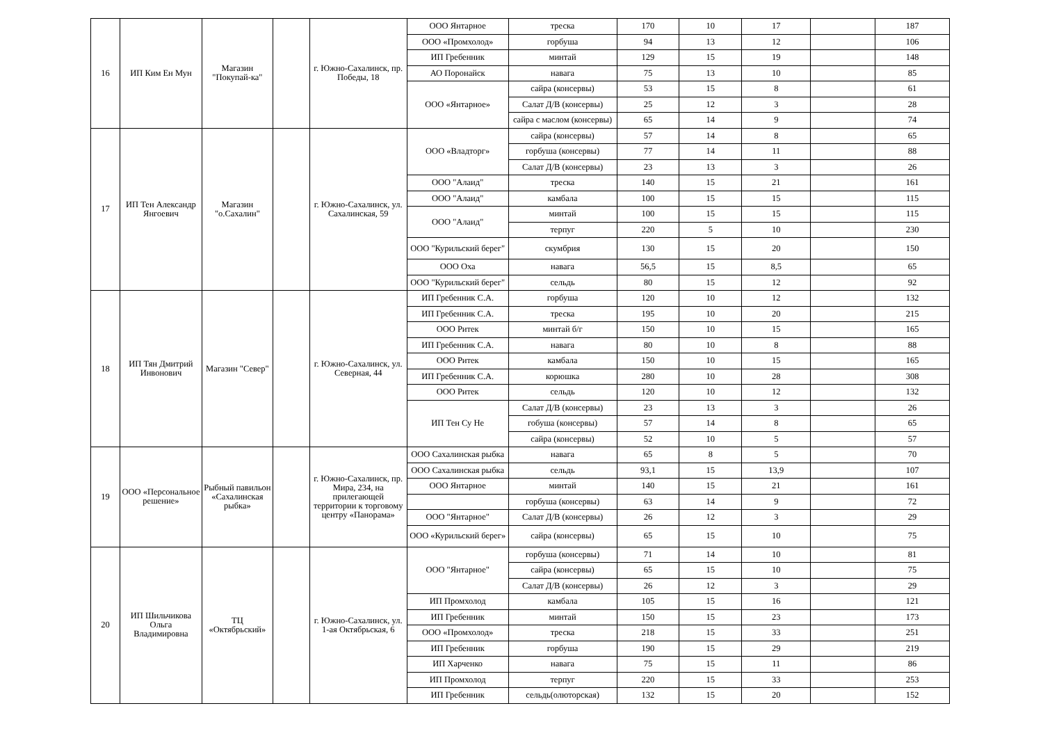| 16 | ИП Ким Ен Мун | Магазин "Покупай-ка" | | г. Южно-Сахалинск, пр. Победы, 18 | ООО Янтарное | треска | 170 | 10 | 17 | | 187 |
| | | | | | ООО «Промхолод» | горбуша | 94 | 13 | 12 | | 106 |
| | | | | | ИП Гребенник | минтай | 129 | 15 | 19 | | 148 |
| | | | | | АО Поронайск | навага | 75 | 13 | 10 | | 85 |
| | | | | | ООО «Янтарное» | сайра (консервы) | 53 | 15 | 8 | | 61 |
| | | | | | | Салат Д/В (консервы) | 25 | 12 | 3 | | 28 |
| | | | | | | сайра с маслом (консервы) | 65 | 14 | 9 | | 74 |
| 17 | ИП Тен Александр Янгоевич | Магазин "о.Сахалин" | | г. Южно-Сахалинск, ул. Сахалинская, 59 | ООО «Владторг» | сайра (консервы) | 57 | 14 | 8 | | 65 |
| | | | | | | горбуша (консервы) | 77 | 14 | 11 | | 88 |
| | | | | | | Салат Д/В (консервы) | 23 | 13 | 3 | | 26 |
| | | | | | ООО "Алаид" | треска | 140 | 15 | 21 | | 161 |
| | | | | | ООО "Алаид" | камбала | 100 | 15 | 15 | | 115 |
| | | | | | ООО "Алаид" | минтай | 100 | 15 | 15 | | 115 |
| | | | | | | терпуг | 220 | 5 | 10 | | 230 |
| | | | | | ООО "Курильский берег" | скумбрия | 130 | 15 | 20 | | 150 |
| | | | | | ООО Оха | навага | 56,5 | 15 | 8,5 | | 65 |
| | | | | | ООО "Курильский берег" | сельдь | 80 | 15 | 12 | | 92 |
| 18 | ИП Тян Дмитрий Инвонович | Магазин "Север" | | г. Южно-Сахалинск, ул. Северная, 44 | ИП Гребенник С.А. | горбуша | 120 | 10 | 12 | | 132 |
| | | | | | ИП Гребенник С.А. | треска | 195 | 10 | 20 | | 215 |
| | | | | | ООО Ритек | минтай б/г | 150 | 10 | 15 | | 165 |
| | | | | | ИП Гребенник С.А. | навага | 80 | 10 | 8 | | 88 |
| | | | | | ООО Ритек | камбала | 150 | 10 | 15 | | 165 |
| | | | | | ИП Гребенник С.А. | корюшка | 280 | 10 | 28 | | 308 |
| | | | | | ООО Ритек | сельдь | 120 | 10 | 12 | | 132 |
| | | | | | ИП Тен Су Не | Салат Д/В (консервы) | 23 | 13 | 3 | | 26 |
| | | | | | | гобуша (консервы) | 57 | 14 | 8 | | 65 |
| | | | | | | сайра (консервы) | 52 | 10 | 5 | | 57 |
| 19 | ООО «Персональное решение» | Рыбный павильон «Сахалинская рыбка» | | г. Южно-Сахалинск, пр. Мира, 234, на прилегающей территории к торговому центру «Панорама» | ООО Сахалинская рыбка | навага | 65 | 8 | 5 | | 70 |
| | | | | | ООО Сахалинская рыбка | сельдь | 93,1 | 15 | 13,9 | | 107 |
| | | | | | ООО Янтарное | минтай | 140 | 15 | 21 | | 161 |
| | | | | | | горбуша (консервы) | 63 | 14 | 9 | | 72 |
| | | | | | ООО "Янтарное" | Салат Д/В (консервы) | 26 | 12 | 3 | | 29 |
| | | | | | ООО «Курильский берег» | сайра (консервы) | 65 | 15 | 10 | | 75 |
| 20 | ИП Шильчикова Ольга Владимировна | ТЦ «Октябрьский» | | г. Южно-Сахалинск, ул. 1-ая Октябрьская, 6 | ООО "Янтарное" | горбуша (консервы) | 71 | 14 | 10 | | 81 |
| | | | | | | сайра (консервы) | 65 | 15 | 10 | | 75 |
| | | | | | | Салат Д/В (консервы) | 26 | 12 | 3 | | 29 |
| | | | | | ИП Промхолод | камбала | 105 | 15 | 16 | | 121 |
| | | | | | ИП Гребенник | минтай | 150 | 15 | 23 | | 173 |
| | | | | | ООО «Промхолод» | треска | 218 | 15 | 33 | | 251 |
| | | | | | ИП Гребенник | горбуша | 190 | 15 | 29 | | 219 |
| | | | | | ИП Харченко | навага | 75 | 15 | 11 | | 86 |
| | | | | | ИП Промхолод | терпуг | 220 | 15 | 33 | | 253 |
| | | | | | ИП Гребенник | сельдь(олюторская) | 132 | 15 | 20 | | 152 |